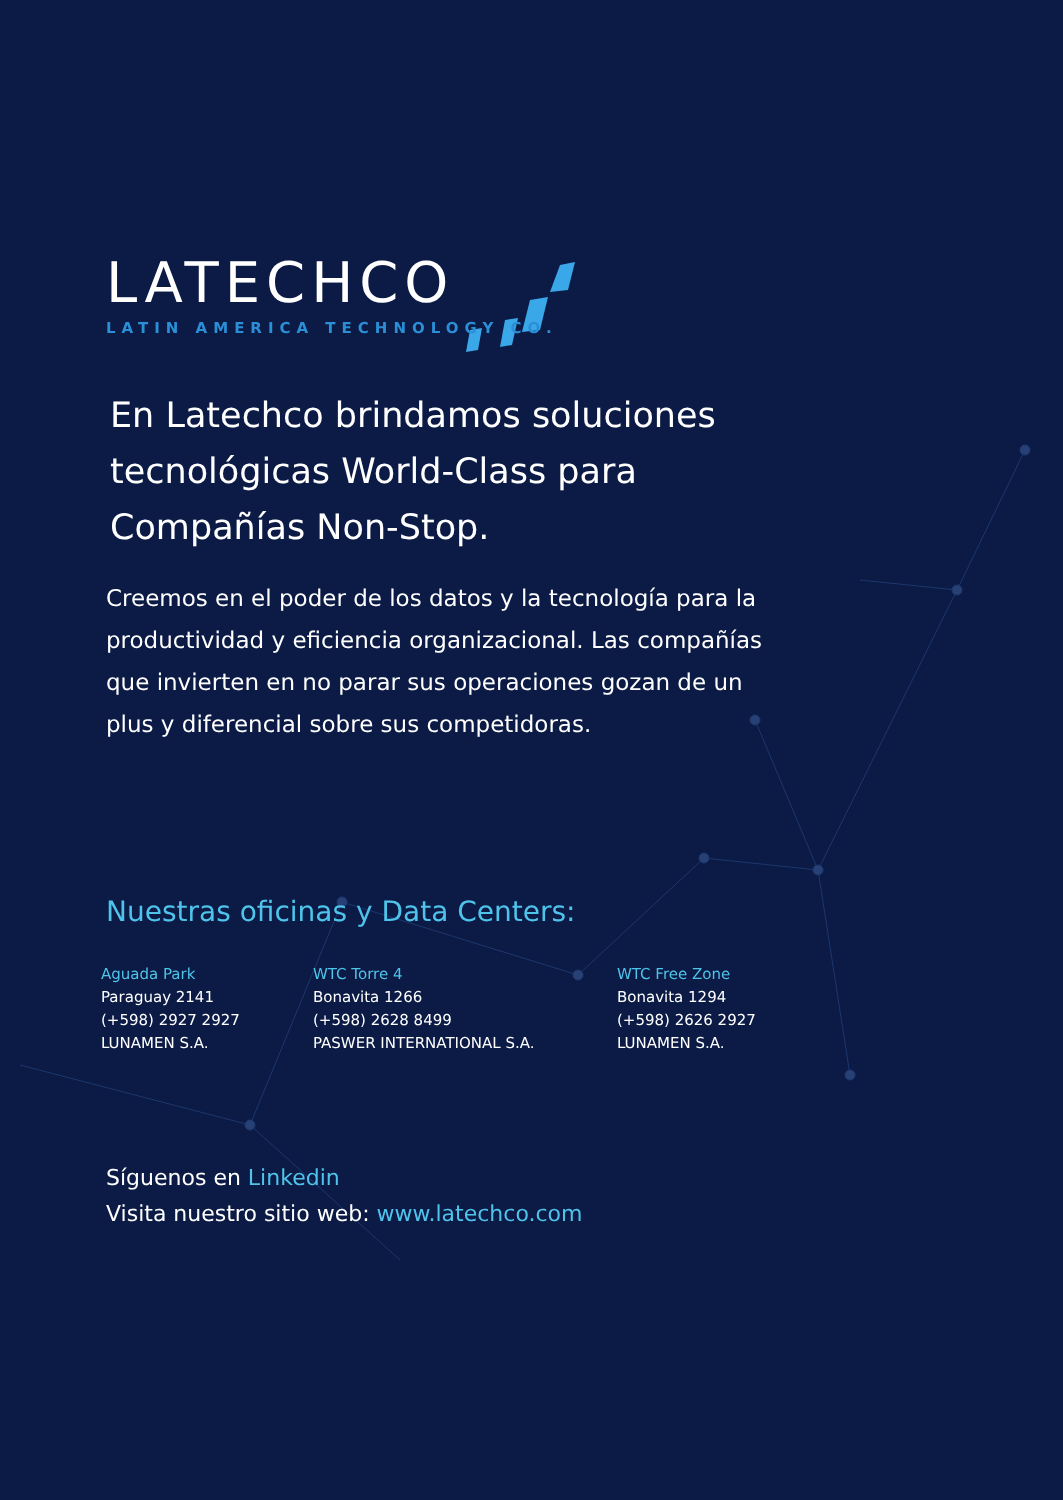LATECHCO
LATIN AMERICA TECHNOLOGY CO.
En Latechco brindamos soluciones tecnológicas World-Class para Compañías Non-Stop.
Creemos en el poder de los datos y la tecnología para la productividad y eficiencia organizacional. Las compañías que invierten en no parar sus operaciones gozan de un plus y diferencial sobre sus competidoras.
Nuestras oficinas y Data Centers:
Aguada Park
Paraguay 2141
(+598) 2927 2927
LUNAMEN S.A.
WTC Torre 4
Bonavita 1266
(+598) 2628 8499
PASWER INTERNATIONAL S.A.
WTC Free Zone
Bonavita 1294
(+598) 2626 2927
LUNAMEN S.A.
Síguenos en Linkedin
Visita nuestro sitio web: www.latechco.com